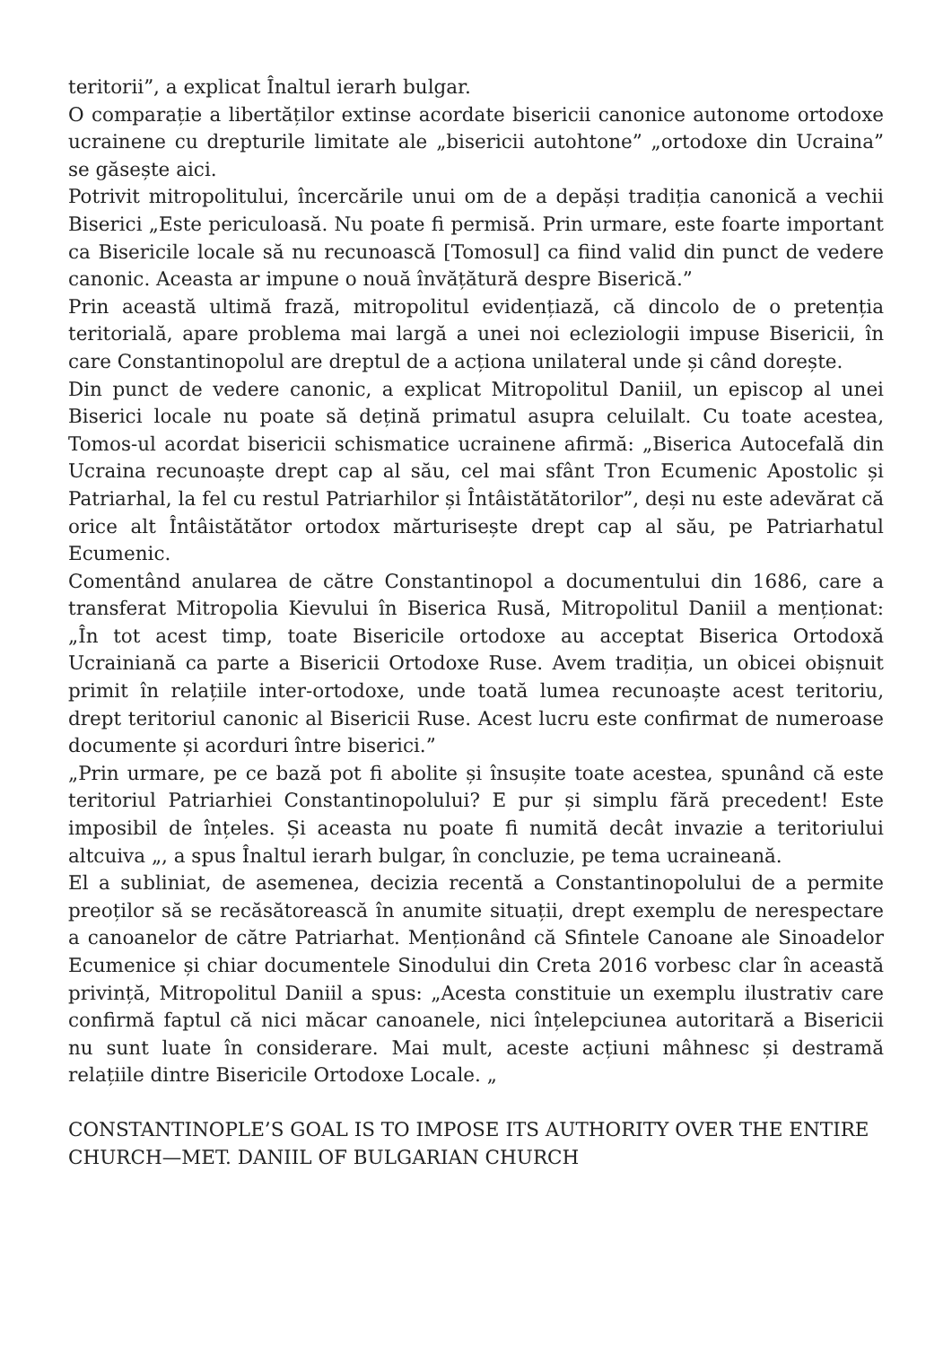teritorii”, a explicat Înaltul ierarh bulgar.
O comparație a libertăților extinse acordate bisericii canonice autonome ortodoxe ucrainene cu drepturile limitate ale „bisericii autohtone” „ortodoxe din Ucraina” se găsește aici.
Potrivit mitropolitului, încercările unui om de a depăși tradiția canonică a vechii Biserici „Este periculoasă. Nu poate fi permisă. Prin urmare, este foarte important ca Bisericile locale să nu recunoască [Tomosul] ca fiind valid din punct de vedere canonic. Aceasta ar impune o nouă învățătură despre Biserică.”
Prin această ultimă frază, mitropolitul evidențiază, că dincolo de o pretenția teritorială, apare problema mai largă a unei noi ecleziologii impuse Bisericii, în care Constantinopolul are dreptul de a acționa unilateral unde și când dorește.
Din punct de vedere canonic, a explicat Mitropolitul Daniil, un episcop al unei Biserici locale nu poate să dețină primatul asupra celuilalt. Cu toate acestea, Tomos-ul acordat bisericii schismatice ucrainene afirmă: „Biserica Autocefală din Ucraina recunoaște drept cap al său, cel mai sfânt Tron Ecumenic Apostolic și Patriarhal, la fel cu restul Patriarhilor și Întâistătătorilor”, deși nu este adevărat că orice alt Întâistătător ortodox mărturisește drept cap al său, pe Patriarhatul Ecumenic.
Comentând anularea de către Constantinopol a documentului din 1686, care a transferat Mitropolia Kievului în Biserica Rusă, Mitropolitul Daniil a menționat: „În tot acest timp, toate Bisericile ortodoxe au acceptat Biserica Ortodoxă Ucrainiană ca parte a Bisericii Ortodoxe Ruse. Avem tradiția, un obicei obișnuit primit în relațiile inter-ortodoxe, unde toată lumea recunoaște acest teritoriu, drept teritoriul canonic al Bisericii Ruse. Acest lucru este confirmat de numeroase documente și acorduri între biserici.”
„Prin urmare, pe ce bază pot fi abolite și însușite toate acestea, spunând că este teritoriul Patriarhiei Constantinopolului? E pur și simplu fără precedent! Este imposibil de înțeles. Și aceasta nu poate fi numită decât invazie a teritoriului altcuiva „, a spus Înaltul ierarh bulgar, în concluzie, pe tema ucraineană.
El a subliniat, de asemenea, decizia recentă a Constantinopolului de a permite preoților să se recăsătorească în anumite situații, drept exemplu de nerespectare a canoanelor de către Patriarhat. Menționând că Sfintele Canoane ale Sinoadelor Ecumenice și chiar documentele Sinodului din Creta 2016 vorbesc clar în această privință, Mitropolitul Daniil a spus: „Acesta constituie un exemplu ilustrativ care confirmă faptul că nici măcar canoanele, nici înțelepciunea autoritară a Bisericii nu sunt luate în considerare. Mai mult, aceste acțiuni mâhnesc și destramă relațiile dintre Bisericile Ortodoxe Locale. „
CONSTANTINOPLE’S GOAL IS TO IMPOSE ITS AUTHORITY OVER THE ENTIRE CHURCH—MET. DANIIL OF BULGARIAN CHURCH